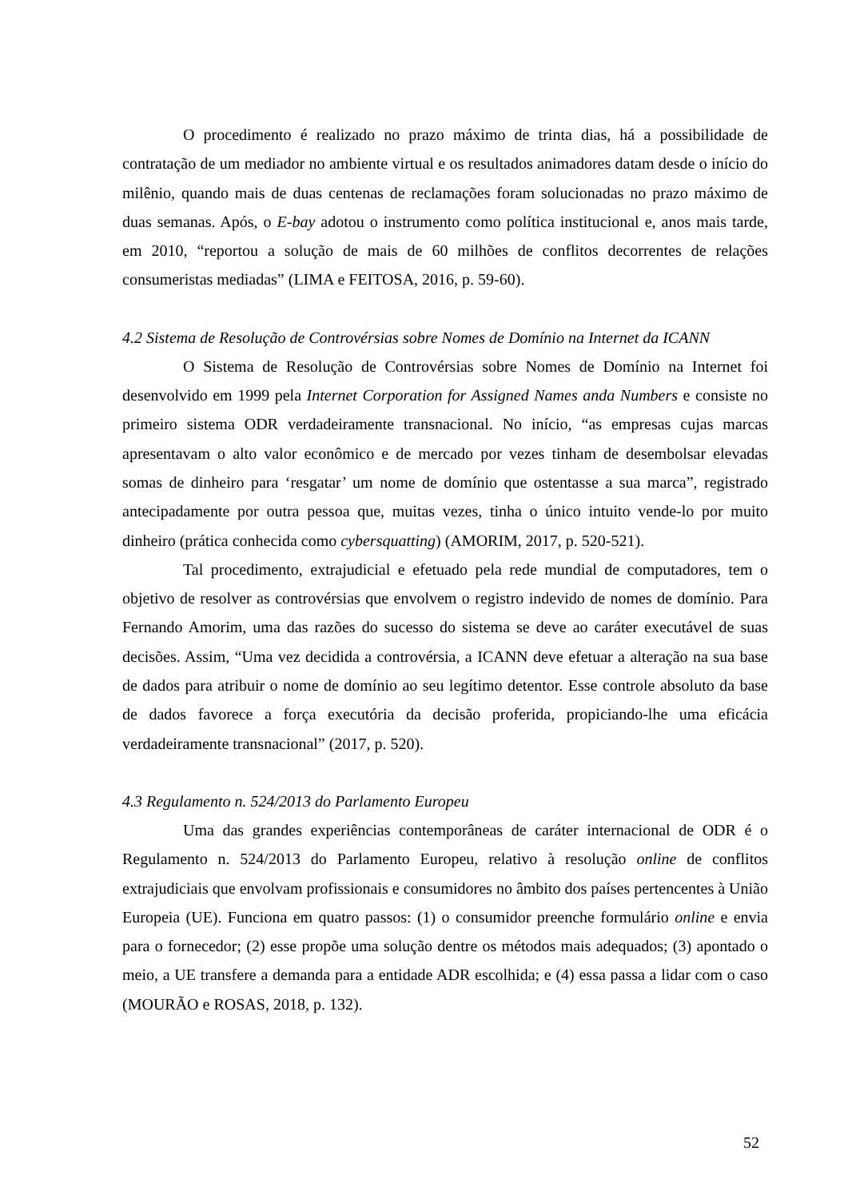O procedimento é realizado no prazo máximo de trinta dias, há a possibilidade de contratação de um mediador no ambiente virtual e os resultados animadores datam desde o início do milênio, quando mais de duas centenas de reclamações foram solucionadas no prazo máximo de duas semanas. Após, o E-bay adotou o instrumento como política institucional e, anos mais tarde, em 2010, “reportou a solução de mais de 60 milhões de conflitos decorrentes de relações consumeristas mediadas” (LIMA e FEITOSA, 2016, p. 59-60).
4.2 Sistema de Resolução de Controvérsias sobre Nomes de Domínio na Internet da ICANN
O Sistema de Resolução de Controvérsias sobre Nomes de Domínio na Internet foi desenvolvido em 1999 pela Internet Corporation for Assigned Names anda Numbers e consiste no primeiro sistema ODR verdadeiramente transnacional. No início, “as empresas cujas marcas apresentavam o alto valor econômico e de mercado por vezes tinham de desembolsar elevadas somas de dinheiro para ‘resgatar’ um nome de domínio que ostentasse a sua marca”, registrado antecipadamente por outra pessoa que, muitas vezes, tinha o único intuito vende-lo por muito dinheiro (prática conhecida como cybersquatting) (AMORIM, 2017, p. 520-521).
Tal procedimento, extrajudicial e efetuado pela rede mundial de computadores, tem o objetivo de resolver as controvérsias que envolvem o registro indevido de nomes de domínio. Para Fernando Amorim, uma das razões do sucesso do sistema se deve ao caráter executável de suas decisões. Assim, “Uma vez decidida a controvérsia, a ICANN deve efetuar a alteração na sua base de dados para atribuir o nome de domínio ao seu legítimo detentor. Esse controle absoluto da base de dados favorece a força executória da decisão proferida, propiciando-lhe uma eficácia verdadeiramente transnacional” (2017, p. 520).
4.3 Regulamento n. 524/2013 do Parlamento Europeu
Uma das grandes experiências contemporâneas de caráter internacional de ODR é o Regulamento n. 524/2013 do Parlamento Europeu, relativo à resolução online de conflitos extrajudiciais que envolvam profissionais e consumidores no âmbito dos países pertencentes à União Europeia (UE). Funciona em quatro passos: (1) o consumidor preenche formulário online e envia para o fornecedor; (2) esse propõe uma solução dentre os métodos mais adequados; (3) apontado o meio, a UE transfere a demanda para a entidade ADR escolhida; e (4) essa passa a lidar com o caso (MOURÃO e ROSAS, 2018, p. 132).
52